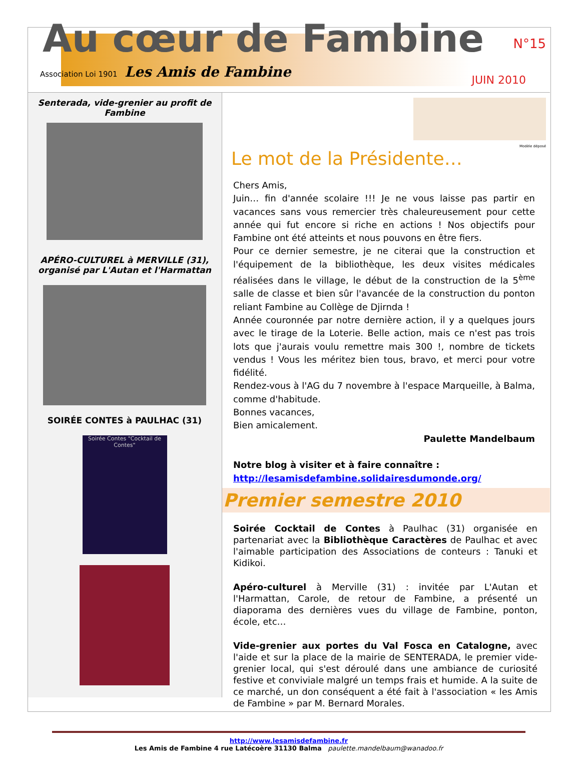Au cœur de Fambine
N°15
Association Loi 1901 Les Amis de Fambine
JUIN 2010
Senterada, vide-grenier au profit de Fambine
APÉRO-CULTUREL à MERVILLE (31), organisé par L'Autan et l'Harmattan
SOIRÉE CONTES à PAULHAC (31)
Soirée Contes "Cocktail de Contes"
Modèle déposé
Le mot de la Présidente…
Chers Amis,
Juin… fin d'année scolaire !!! Je ne vous laisse pas partir en vacances sans vous remercier très chaleureusement pour cette année qui fut encore si riche en actions ! Nos objectifs pour Fambine ont été atteints et nous pouvons en être fiers.
Pour ce dernier semestre, je ne citerai que la construction et l'équipement de la bibliothèque, les deux visites médicales réalisées dans le village, le début de la construction de la 5<sup>ème</sup> salle de classe et bien sûr l'avancée de la construction du ponton reliant Fambine au Collège de Djirnda !
Année couronnée par notre dernière action, il y a quelques jours avec le tirage de la Loterie. Belle action, mais ce n'est pas trois lots que j'aurais voulu remettre mais 300 !, nombre de tickets vendus ! Vous les méritez bien tous, bravo, et merci pour votre fidélité.
Rendez-vous à l'AG du 7 novembre à l'espace Marqueille, à Balma, comme d'habitude.
Bonnes vacances,
Bien amicalement.
Paulette Mandelbaum
Notre blog à visiter et à faire connaître :
http://lesamisdefambine.solidairesdumonde.org/
Premier semestre 2010
Soirée Cocktail de Contes à Paulhac (31) organisée en partenariat avec la Bibliothèque Caractères de Paulhac et avec l'aimable participation des Associations de conteurs : Tanuki et Kidikoi.
Apéro-culturel à Merville (31) : invitée par L'Autan et l'Harmattan, Carole, de retour de Fambine, a présenté un diaporama des dernières vues du village de Fambine, ponton, école, etc…
Vide-grenier aux portes du Val Fosca en Catalogne, avec l'aide et sur la place de la mairie de SENTERADA, le premier vide-grenier local, qui s'est déroulé dans une ambiance de curiosité festive et conviviale malgré un temps frais et humide. A la suite de ce marché, un don conséquent a été fait à l'association « les Amis de Fambine » par M. Bernard Morales.
http://www.lesamisdefambine.fr
Les Amis de Fambine 4 rue Latécoère 31130 Balma paulette.mandelbaum@wanadoo.fr